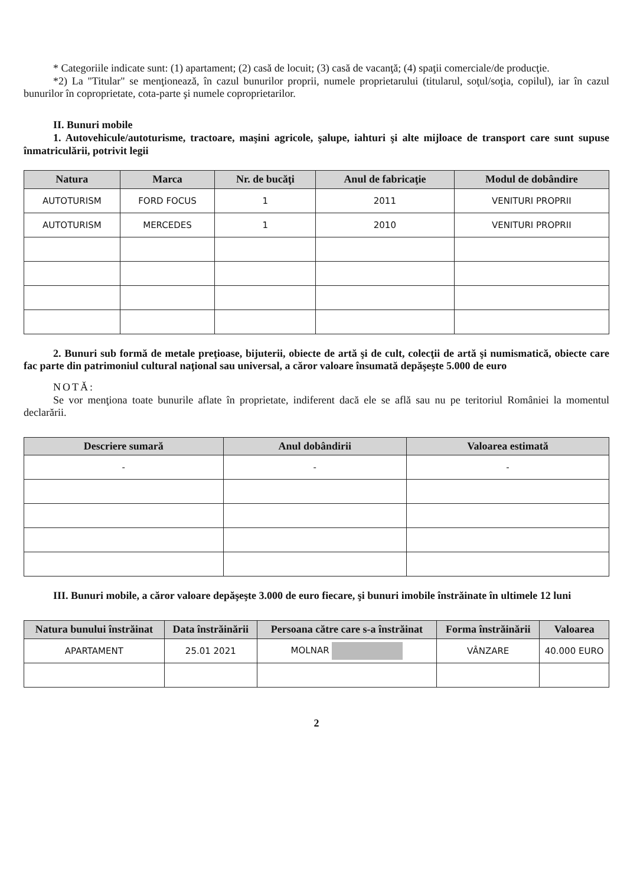* Categoriile indicate sunt: (1) apartament; (2) casă de locuit; (3) casă de vacanţă; (4) spaţii comerciale/de producţie.
*2) La "Titular" se menţionează, în cazul bunurilor proprii, numele proprietarului (titularul, soţul/soţia, copilul), iar în cazul bunurilor în coproprietate, cota-parte şi numele coproprietarilor.
II. Bunuri mobile
1. Autovehicule/autoturisme, tractoare, maşini agricole, şalupe, iahturi şi alte mijloace de transport care sunt supuse înmatriculării, potrivit legii
| Natura | Marca | Nr. de bucăţi | Anul de fabricaţie | Modul de dobândire |
| --- | --- | --- | --- | --- |
| AUTOTURISM | FORD FOCUS | 1 | 2011 | VENITURI PROPRII |
| AUTOTURISM | MERCEDES | 1 | 2010 | VENITURI PROPRII |
2. Bunuri sub formă de metale preţioase, bijuterii, obiecte de artă şi de cult, colecţii de artă şi numismatică, obiecte care fac parte din patrimoniul cultural naţional sau universal, a căror valoare însumată depăşeşte 5.000 de euro
NOTĂ:
Se vor menţiona toate bunurile aflate în proprietate, indiferent dacă ele se află sau nu pe teritoriul României la momentul declarării.
| Descriere sumară | Anul dobândirii | Valoarea estimată |
| --- | --- | --- |
| - | - | - |
III. Bunuri mobile, a căror valoare depăşeşte 3.000 de euro fiecare, şi bunuri imobile înstrăinate în ultimele 12 luni
| Natura bunului înstrăinat | Data înstrăinării | Persoana către care s-a înstrăinat | Forma înstrăinării | Valoarea |
| --- | --- | --- | --- | --- |
| APARTAMENT | 25.01 2021 | MOLNAR | VÂNZARE | 40.000 EURO |
2